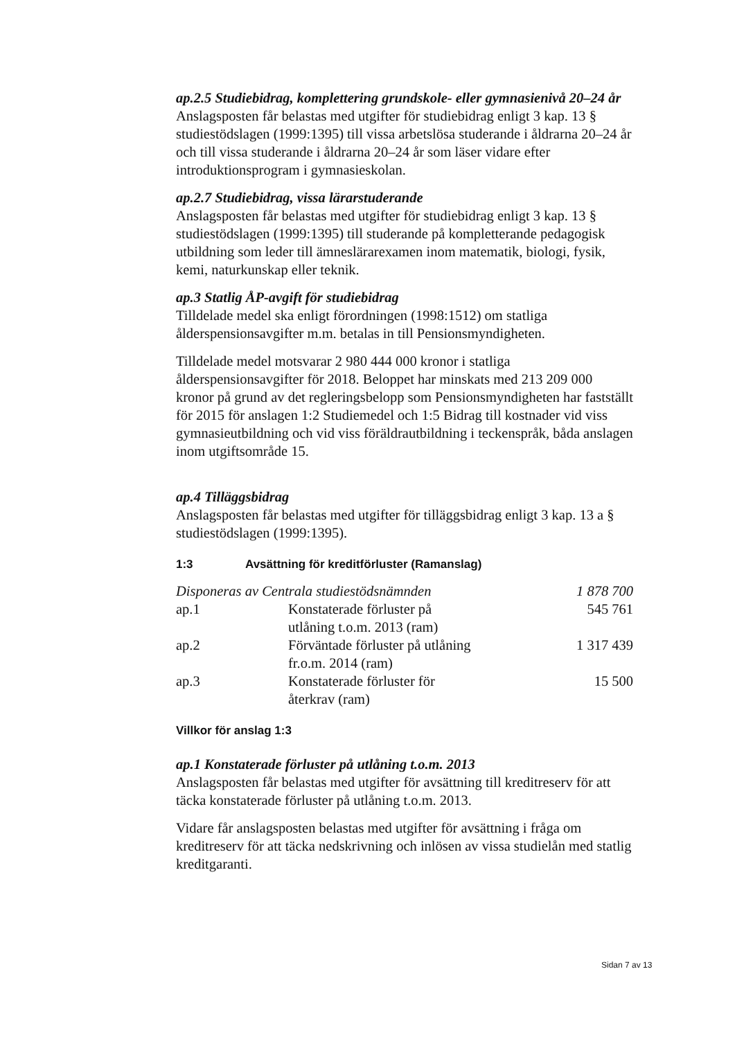ap.2.5 Studiebidrag, komplettering grundskole- eller gymnasienivå 20–24 år
Anslagsposten får belastas med utgifter för studiebidrag enligt 3 kap. 13 § studiestödslagen (1999:1395) till vissa arbetslösa studerande i åldrarna 20–24 år och till vissa studerande i åldrarna 20–24 år som läser vidare efter introduktionsprogram i gymnasieskolan.
ap.2.7 Studiebidrag, vissa lärarstuderande
Anslagsposten får belastas med utgifter för studiebidrag enligt 3 kap. 13 § studiestödslagen (1999:1395) till studerande på kompletterande pedagogisk utbildning som leder till ämneslärarexamen inom matematik, biologi, fysik, kemi, naturkunskap eller teknik.
ap.3 Statlig ÅP-avgift för studiebidrag
Tilldelade medel ska enligt förordningen (1998:1512) om statliga ålderspensionsavgifter m.m. betalas in till Pensionsmyndigheten.
Tilldelade medel motsvarar 2 980 444 000 kronor i statliga ålderspensionsavgifter för 2018. Beloppet har minskats med 213 209 000 kronor på grund av det regleringsbelopp som Pensionsmyndigheten har fastställt för 2015 för anslagen 1:2 Studiemedel och 1:5 Bidrag till kostnader vid viss gymnasieutbildning och vid viss föräldrautbildning i teckenspråk, båda anslagen inom utgiftsområde 15.
ap.4 Tilläggsbidrag
Anslagsposten får belastas med utgifter för tilläggsbidrag enligt 3 kap. 13 a § studiestödslagen (1999:1395).
1:3 Avsättning för kreditförluster (Ramanslag)
| Disponeras av Centrala studiestödsnämnden | | 1 878 700 |
| ap.1 | Konstaterade förluster på utlåning t.o.m. 2013 (ram) | 545 761 |
| ap.2 | Förväntade förluster på utlåning fr.o.m. 2014 (ram) | 1 317 439 |
| ap.3 | Konstaterade förluster för återkrav (ram) | 15 500 |
Villkor för anslag 1:3
ap.1 Konstaterade förluster på utlåning t.o.m. 2013
Anslagsposten får belastas med utgifter för avsättning till kreditreserv för att täcka konstaterade förluster på utlåning t.o.m. 2013.
Vidare får anslagsposten belastas med utgifter för avsättning i fråga om kreditreserv för att täcka nedskrivning och inlösen av vissa studielån med statlig kreditgaranti.
Sidan 7 av 13